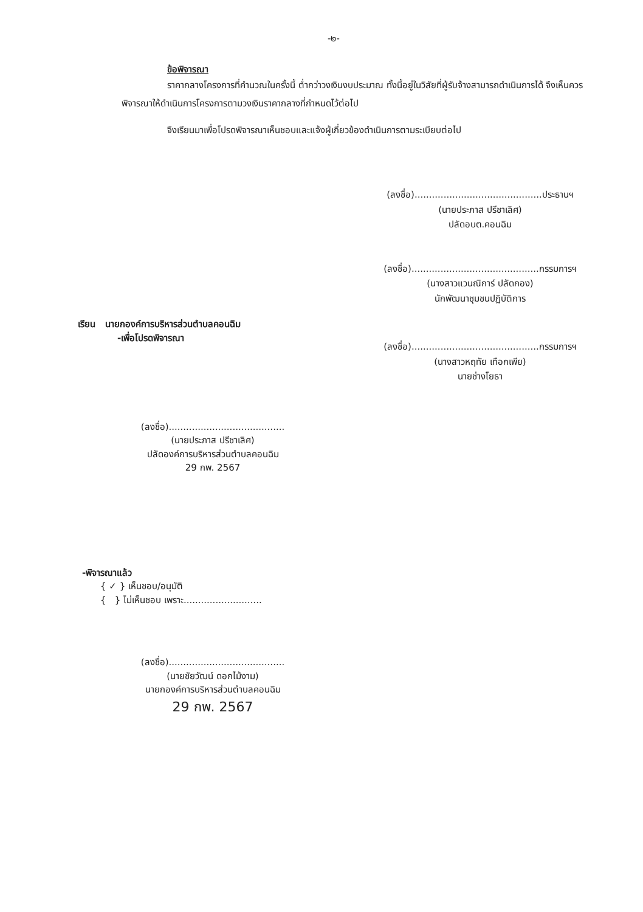-๒-
ข้อพิจารณา
ราคากลางโครงการที่คำนวณในครั้งนี้ ต่ำกว่าวงเงินงบประมาณ ทั้งนี้อยู่ในวิสัยที่ผู้รับจ้างสามารถดำเนินการได้ จึงเห็นควรพิจารณาให้ดำเนินการโครงการตามวงเงินราคากลางที่กำหนดไว้ต่อไป
จึงเรียนมาเพื่อโปรดพิจารณาเห็นชอบและแจ้งผู้เกี่ยวข้องดำเนินการตามระเบียบต่อไป
(ลงชื่อ)............................................ประธานฯ
(นายประภาส ปรีชาเลิศ)
ปลัดอบต.คอนฉิม
(ลงชื่อ)............................................กรรมการฯ
(นางสาวแวนณิการ์ ปลัดกอง)
นักพัฒนาชุมชนปฏิบัติการ
เรียน นายกองค์การบริหารส่วนตำบลคอนฉิม
-เพื่อโปรดพิจารณา
(ลงชื่อ)............................................กรรมการฯ
(นางสาวหฤทัย เทือกเพีย)
นายช่างโยธา
(ลงชื่อ)........................................
(นายประภาส ปรีชาเลิศ)
ปลัดองค์การบริหารส่วนตำบลคอนฉิม
29 กพ. 2567
-พิจารณาแล้ว
{ ✓ } เห็นชอบ/อนุมัติ
{ } ไม่เห็นชอบ เพราะ...........................
(ลงชื่อ)........................................
(นายชัยวัฒน์ ดอกไม้งาม)
นายกองค์การบริหารส่วนตำบลคอนฉิม
29 กพ. 2567